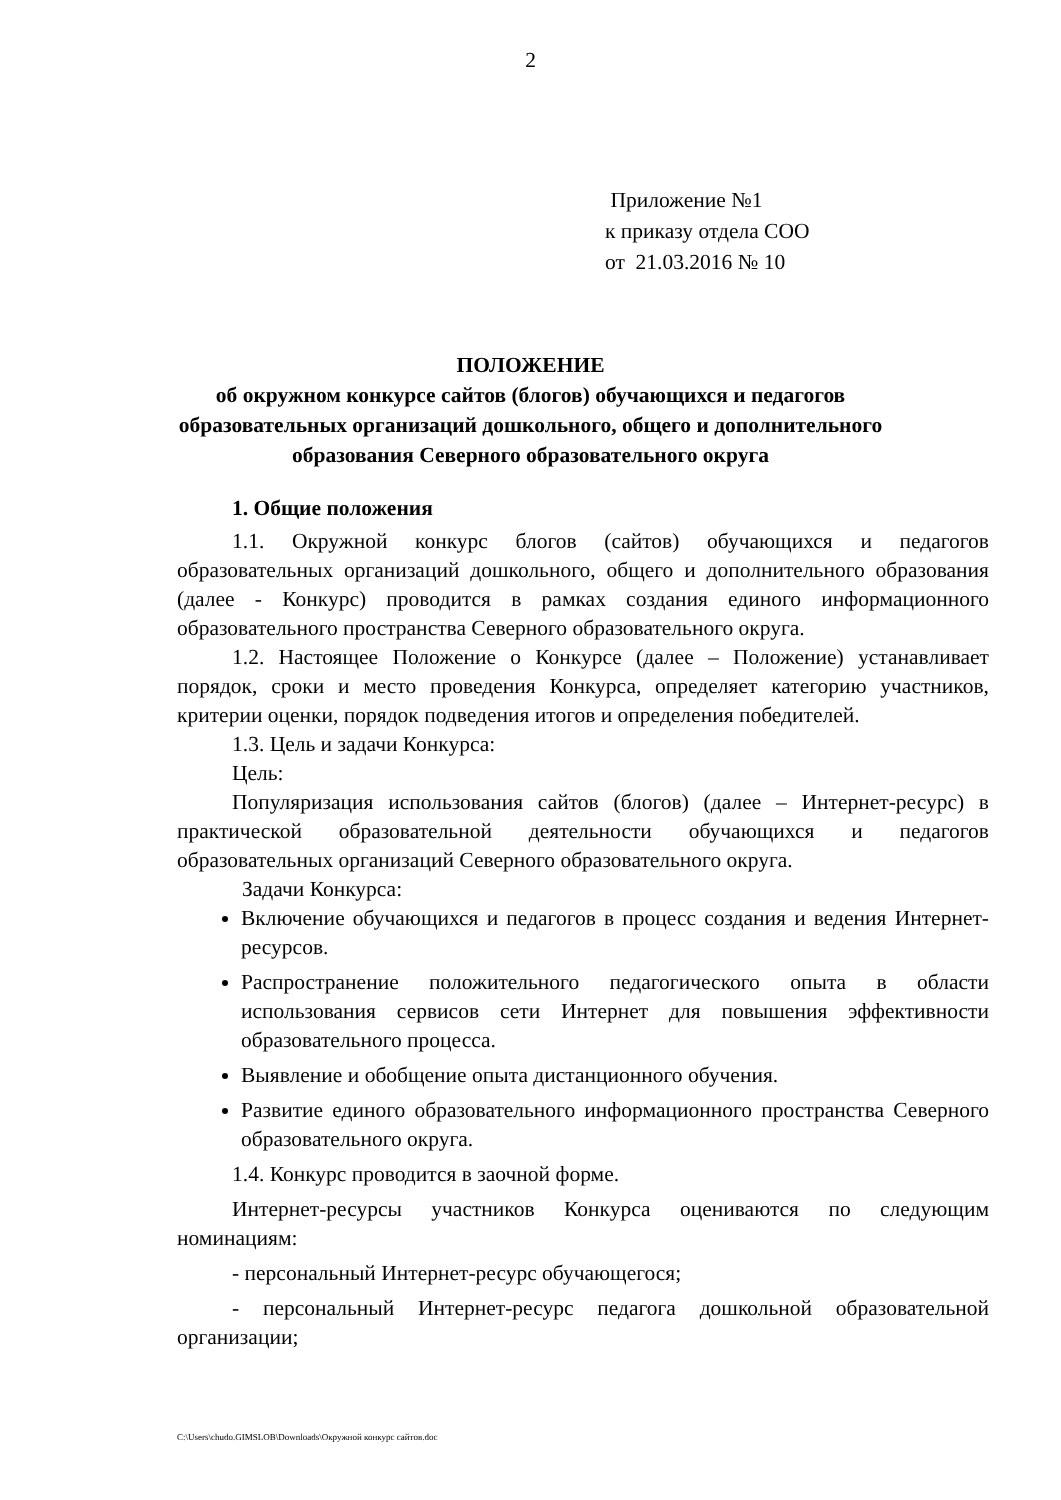2
Приложение №1
к приказу отдела СОО
от 21.03.2016 № 10
ПОЛОЖЕНИЕ
об окружном конкурсе сайтов (блогов) обучающихся и педагогов образовательных организаций дошкольного, общего и дополнительного образования Северного образовательного округа
1. Общие положения
1.1. Окружной конкурс блогов (сайтов) обучающихся и педагогов образовательных организаций дошкольного, общего и дополнительного образования (далее - Конкурс) проводится в рамках создания единого информационного образовательного пространства Северного образовательного округа.
1.2. Настоящее Положение о Конкурсе (далее – Положение) устанавливает порядок, сроки и место проведения Конкурса, определяет категорию участников, критерии оценки, порядок подведения итогов и определения победителей.
1.3. Цель и задачи Конкурса:
Цель:
Популяризация использования сайтов (блогов) (далее – Интернет-ресурс) в практической образовательной деятельности обучающихся и педагогов образовательных организаций Северного образовательного округа.
Задачи Конкурса:
Включение обучающихся и педагогов в процесс создания и ведения Интернет-ресурсов.
Распространение положительного педагогического опыта в области использования сервисов сети Интернет для повышения эффективности образовательного процесса.
Выявление и обобщение опыта дистанционного обучения.
Развитие единого образовательного информационного пространства Северного образовательного округа.
1.4. Конкурс проводится в заочной форме.
Интернет-ресурсы участников Конкурса оцениваются по следующим номинациям:
- персональный Интернет-ресурс обучающегося;
- персональный Интернет-ресурс педагога дошкольной образовательной организации;
C:\Users\chudo.GIMSLOB\Downloads\Окружной конкурс сайтов.doc